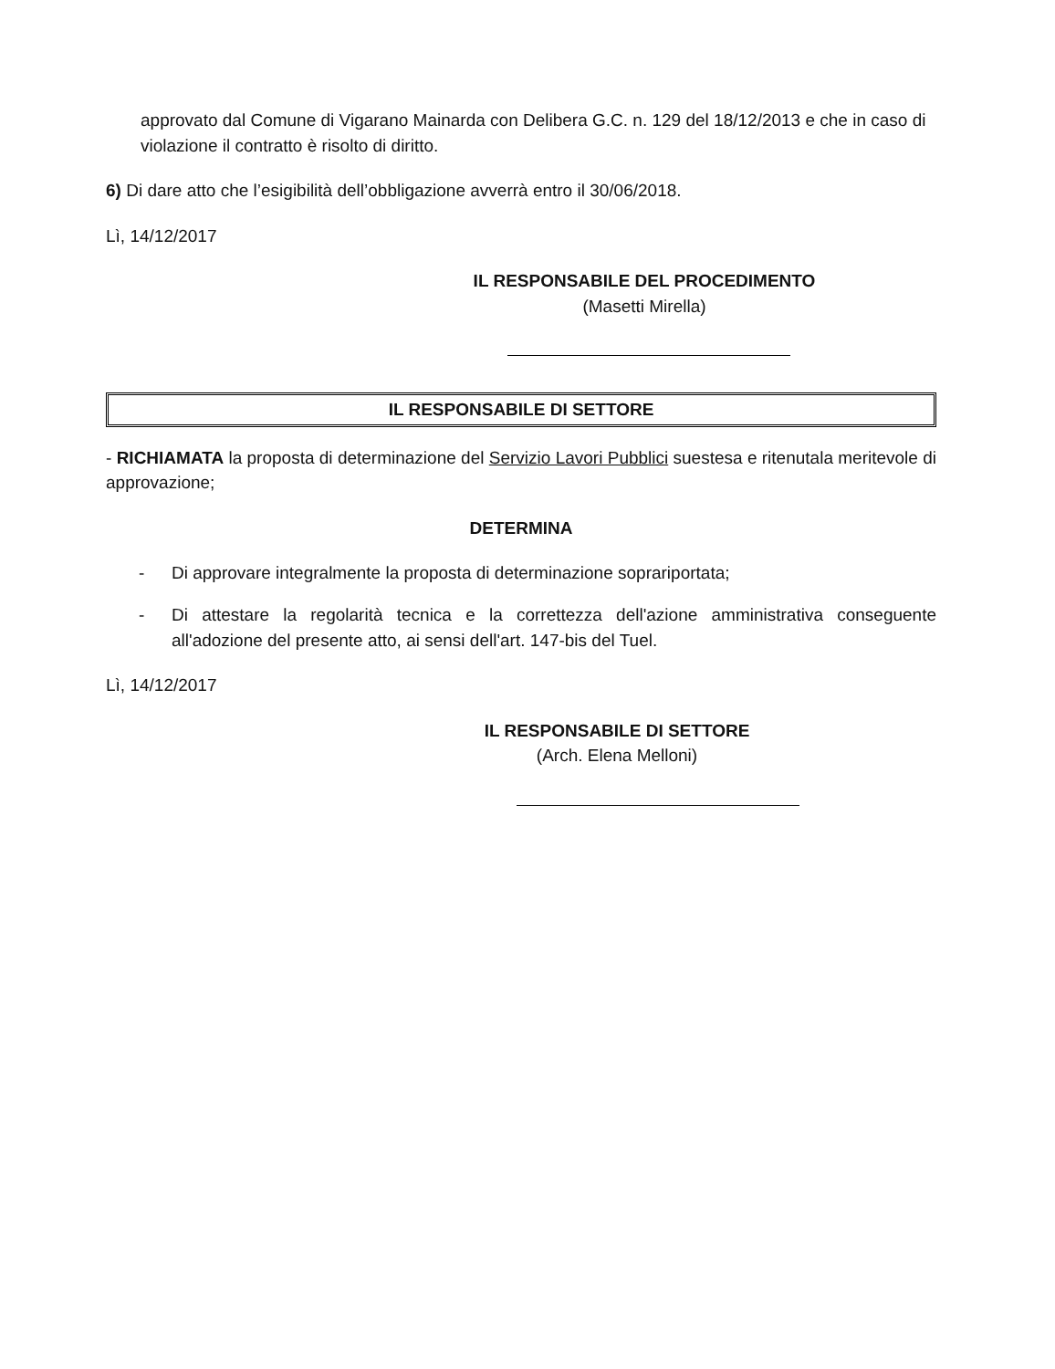approvato dal Comune di Vigarano Mainarda con Delibera G.C. n. 129 del 18/12/2013 e che in caso di violazione il contratto è risolto di diritto.
6) Di dare atto che l’esigibilità dell’obbligazione avverrà entro il 30/06/2018.
Lì, 14/12/2017
IL RESPONSABILE DEL PROCEDIMENTO
(Masetti Mirella)
IL RESPONSABILE DI SETTORE
- RICHIAMATA la proposta di determinazione del Servizio Lavori Pubblici suestesa e ritenutala meritevole di approvazione;
DETERMINA
- Di approvare integralmente la proposta di determinazione soprariportata;
- Di attestare la regolarità tecnica e la correttezza dell'azione amministrativa conseguente all'adozione del presente atto, ai sensi dell'art. 147-bis del Tuel.
Lì, 14/12/2017
IL RESPONSABILE DI SETTORE
(Arch. Elena Melloni)